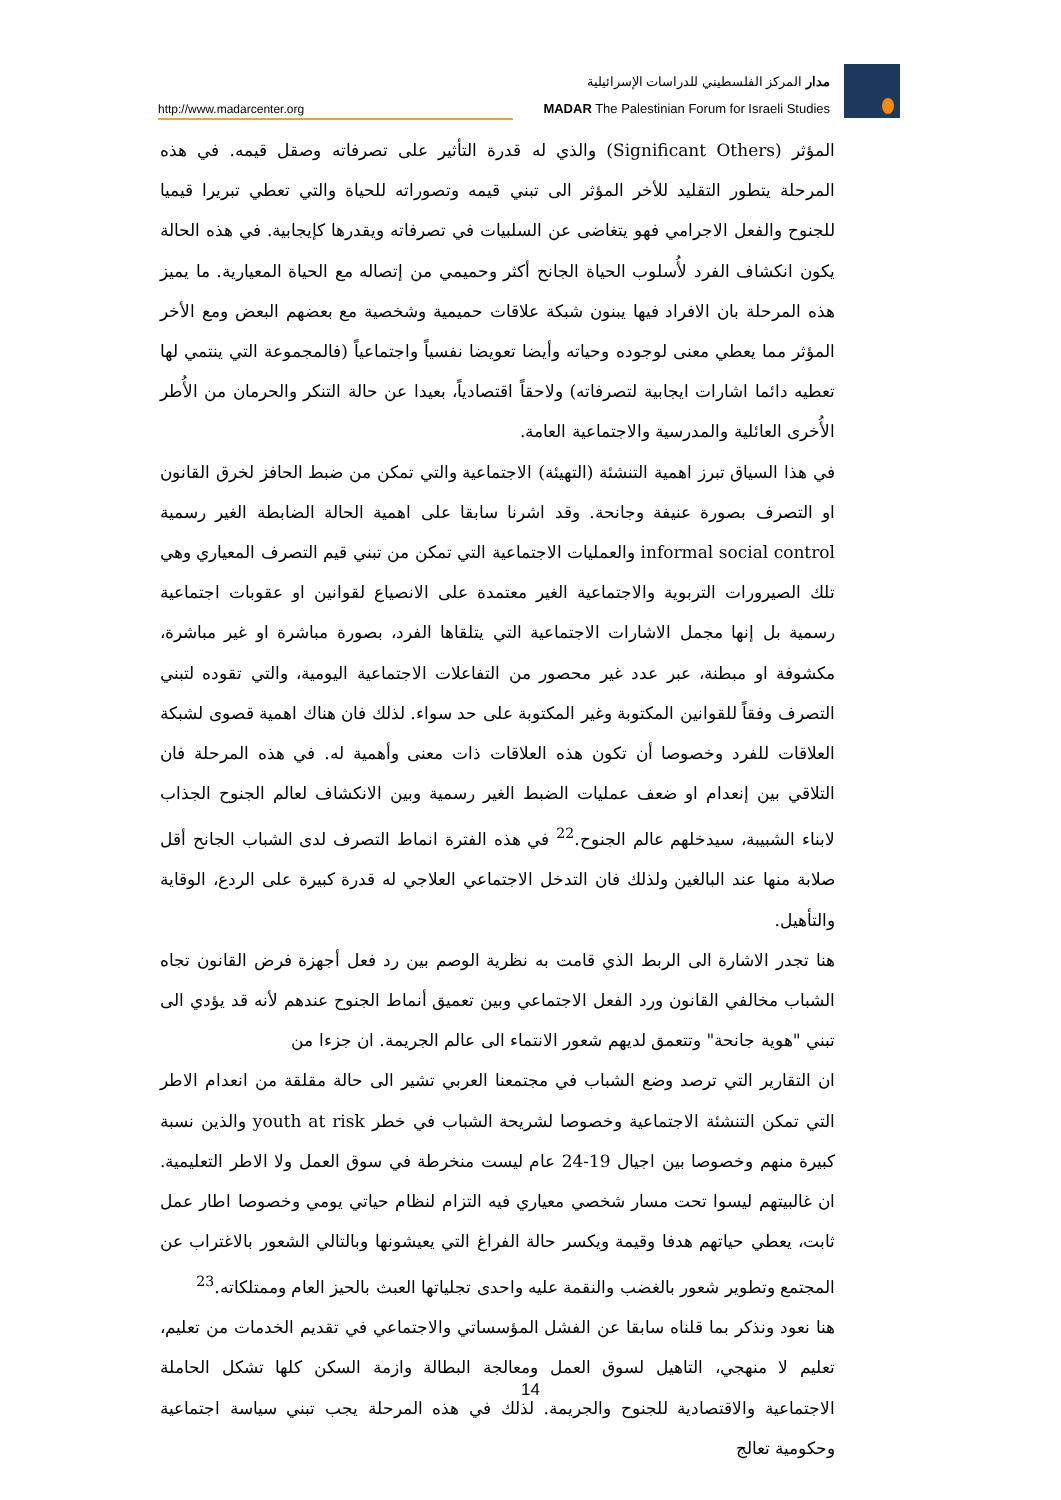http://www.madarcenter.org
مدار المركز الفلسطيني للدراسات الإسرائيلية
MADAR The Palestinian Forum for Israeli Studies
المؤثر (Significant Others) والذي له قدرة التأثير على تصرفاته وصقل قيمه. في هذه المرحلة يتطور التقليد للأخر المؤثر الى تبني قيمه وتصوراته للحياة والتي تعطي تبريرا قيميا للجنوح والفعل الاجرامي فهو يتغاضى عن السلبيات في تصرفاته ويقدرها كإيجابية. في هذه الحالة يكون انكشاف الفرد لأُسلوب الحياة الجانح أكثر وحميمي من إتصاله مع الحياة المعيارية. ما يميز هذه المرحلة بان الافراد فيها يبنون شبكة علاقات حميمية وشخصية مع بعضهم البعض ومع الأخر المؤثر مما يعطي معنى لوجوده وحياته وأيضا تعويضا نفسياً واجتماعياً (فالمجموعة التي ينتمي لها تعطيه دائما اشارات ايجابية لتصرفاته) ولاحقاً اقتصادياً، بعيدا عن حالة التنكر والحرمان من الأُطر الأُخرى العائلية والمدرسية والاجتماعية العامة.
في هذا السياق تبرز اهمية التنشئة (التهيئة) الاجتماعية والتي تمكن من ضبط الحافز لخرق القانون او التصرف بصورة عنيفة وجانحة. وقد اشرنا سابقا على اهمية الحالة الضابطة الغير رسمية informal social control والعمليات الاجتماعية التي تمكن من تبني قيم التصرف المعياري وهي تلك الصيرورات التربوية والاجتماعية الغير معتمدة على الانصياع لقوانين او عقوبات اجتماعية رسمية بل إنها مجمل الاشارات الاجتماعية التي يتلقاها الفرد، بصورة مباشرة او غير مباشرة، مكشوفة او مبطنة، عبر عدد غير محصور من التفاعلات الاجتماعية اليومية، والتي تقوده لتبني التصرف وفقاً للقوانين المكتوبة وغير المكتوبة على حد سواء. لذلك فان هناك اهمية قصوى لشبكة العلاقات للفرد وخصوصا أن تكون هذه العلاقات ذات معنى وأهمية له. في هذه المرحلة فان التلاقي بين إنعدام او ضعف عمليات الضبط الغير رسمية وبين الانكشاف لعالم الجنوح الجذاب لابناء الشبيبة، سيدخلهم عالم الجنوح.<sup>22</sup> في هذه الفترة انماط التصرف لدى الشباب الجانح أقل صلابة منها عند البالغين ولذلك فان التدخل الاجتماعي العلاجي له قدرة كبيرة على الردع، الوقاية والتأهيل.
هنا تجدر الاشارة الى الربط الذي قامت به نظرية الوصم بين رد فعل أجهزة فرض القانون تجاه الشباب مخالفي القانون ورد الفعل الاجتماعي وبين تعميق أنماط الجنوح عندهم لأنه قد يؤدي الى تبني "هوية جانحة" وتتعمق لديهم شعور الانتماء الى عالم الجريمة. ان جزءا من
ان التقارير التي ترصد وضع الشباب في مجتمعنا العربي تشير الى حالة مقلقة من انعدام الاطر التي تمكن التنشئة الاجتماعية وخصوصا لشريحة الشباب في خطر youth at risk والذين نسبة كبيرة منهم وخصوصا بين اجيال 19-24 عام ليست منخرطة في سوق العمل ولا الاطر التعليمية. ان غالبيتهم ليسوا تحت مسار شخصي معياري فيه التزام لنظام حياتي يومي وخصوصا اطار عمل ثابت، يعطي حياتهم هدفا وقيمة ويكسر حالة الفراغ التي يعيشونها وبالتالي الشعور بالاغتراب عن المجتمع وتطوير شعور بالغضب والنقمة عليه واحدى تجلياتها العبث بالحيز العام وممتلكاته.<sup>23</sup>
هنا نعود ونذكر بما قلناه سابقا عن الفشل المؤسساتي والاجتماعي في تقديم الخدمات من تعليم، تعليم لا منهجي، التاهيل لسوق العمل ومعالجة البطالة وازمة السكن كلها تشكل الحاملة الاجتماعية والاقتصادية للجنوح والجريمة. لذلك في هذه المرحلة يجب تبني سياسة اجتماعية وحكومية تعالج
14